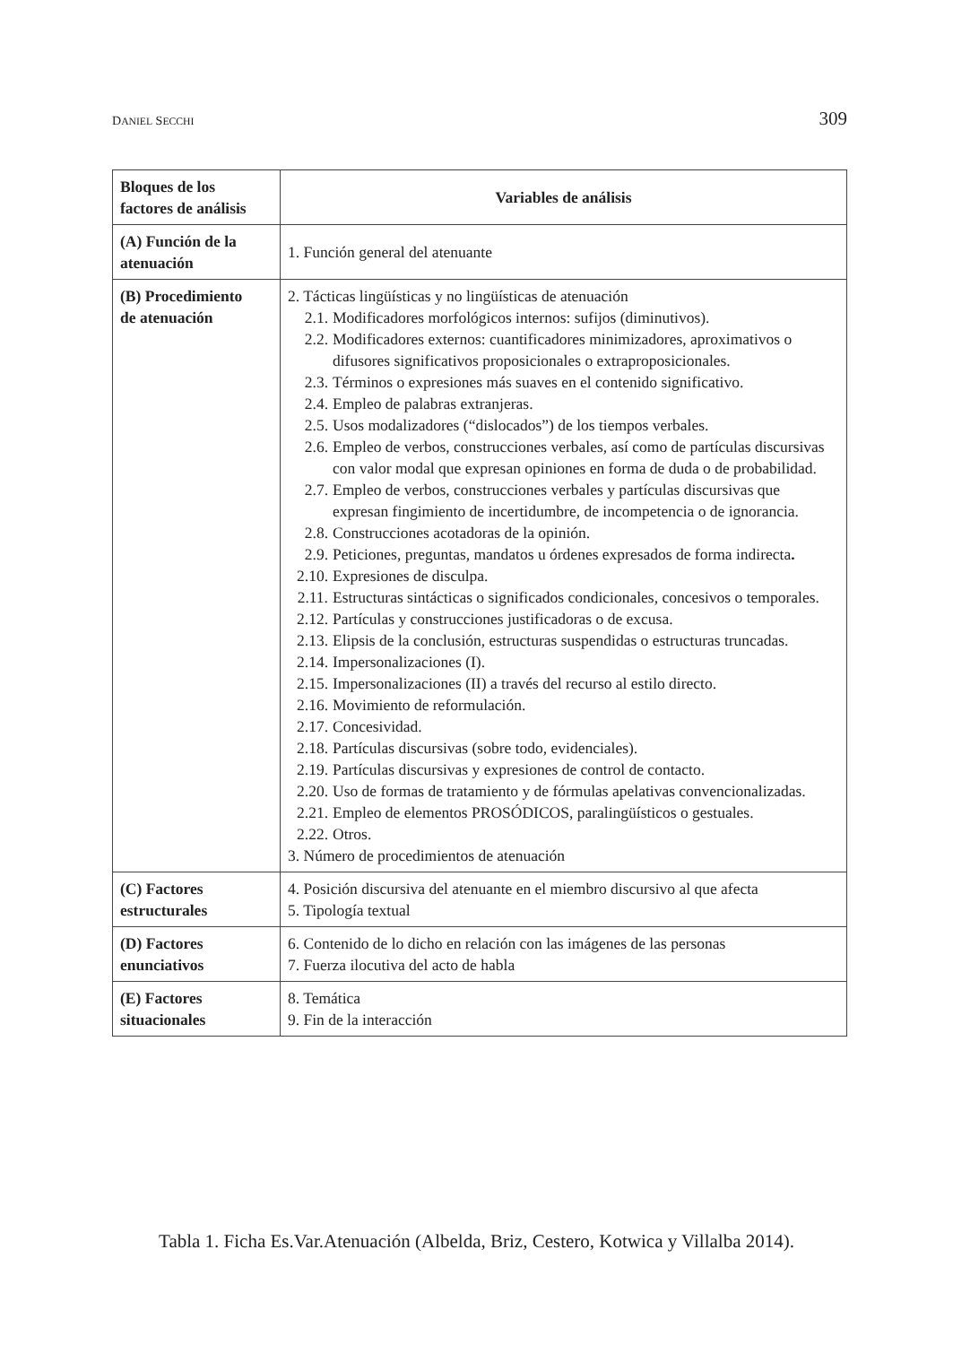DANIEL SECCHI 309
| Bloques de los factores de análisis | Variables de análisis |
| --- | --- |
| (A) Función de la atenuación | 1. Función general del atenuante |
| (B) Procedimiento de atenuación | 2. Tácticas lingüísticas y no lingüísticas de atenuación 2.1. Modificadores morfológicos internos: sufijos (diminutivos). 2.2. Modificadores externos: cuantificadores minimizadores, aproximativos o difusores significativos proposicionales o extraproposicionales. 2.3. Términos o expresiones más suaves en el contenido significativo. 2.4. Empleo de palabras extranjeras. 2.5. Usos modalizadores (“dislocados”) de los tiempos verbales. 2.6. Empleo de verbos, construcciones verbales, así como de partículas discursivas con valor modal que expresan opiniones en forma de duda o de probabilidad. 2.7. Empleo de verbos, construcciones verbales y partículas discursivas que expresan fingimiento de incertidumbre, de incompetencia o de ignorancia. 2.8. Construcciones acotadoras de la opinión. 2.9. Peticiones, preguntas, mandatos u órdenes expresados de forma indirecta . 2.10. Expresiones de disculpa. 2.11. Estructuras sintácticas o significados condicionales, concesivos o temporales. 2.12. Partículas y construcciones justificadoras o de excusa. 2.13. Elipsis de la conclusión, estructuras suspendidas o estructuras truncadas. 2.14. Impersonalizaciones (I). 2.15. Impersonalizaciones (II) a través del recurso al estilo directo. 2.16. Movimiento de reformulación. 2.17. Concesividad. 2.18. Partículas discursivas (sobre todo, evidenciales). 2.19. Partículas discursivas y expresiones de control de contacto. 2.20. Uso de formas de tratamiento y de fórmulas apelativas convencionalizadas. 2.21. Empleo de elementos PROSÓDICOS, paralingüísticos o gestuales. 2.22. Otros. 3. Número de procedimientos de atenuación |
| (C) Factores estructurales | 4. Posición discursiva del atenuante en el miembro discursivo al que afecta 5. Tipología textual |
| (D) Factores enunciativos | 6. Contenido de lo dicho en relación con las imágenes de las personas 7. Fuerza ilocutiva del acto de habla |
| (E) Factores situacionales | 8. Temática 9. Fin de la interacción |
Tabla 1. Ficha Es.Var.Atenuación (Albelda, Briz, Cestero, Kotwica y Villalba 2014).